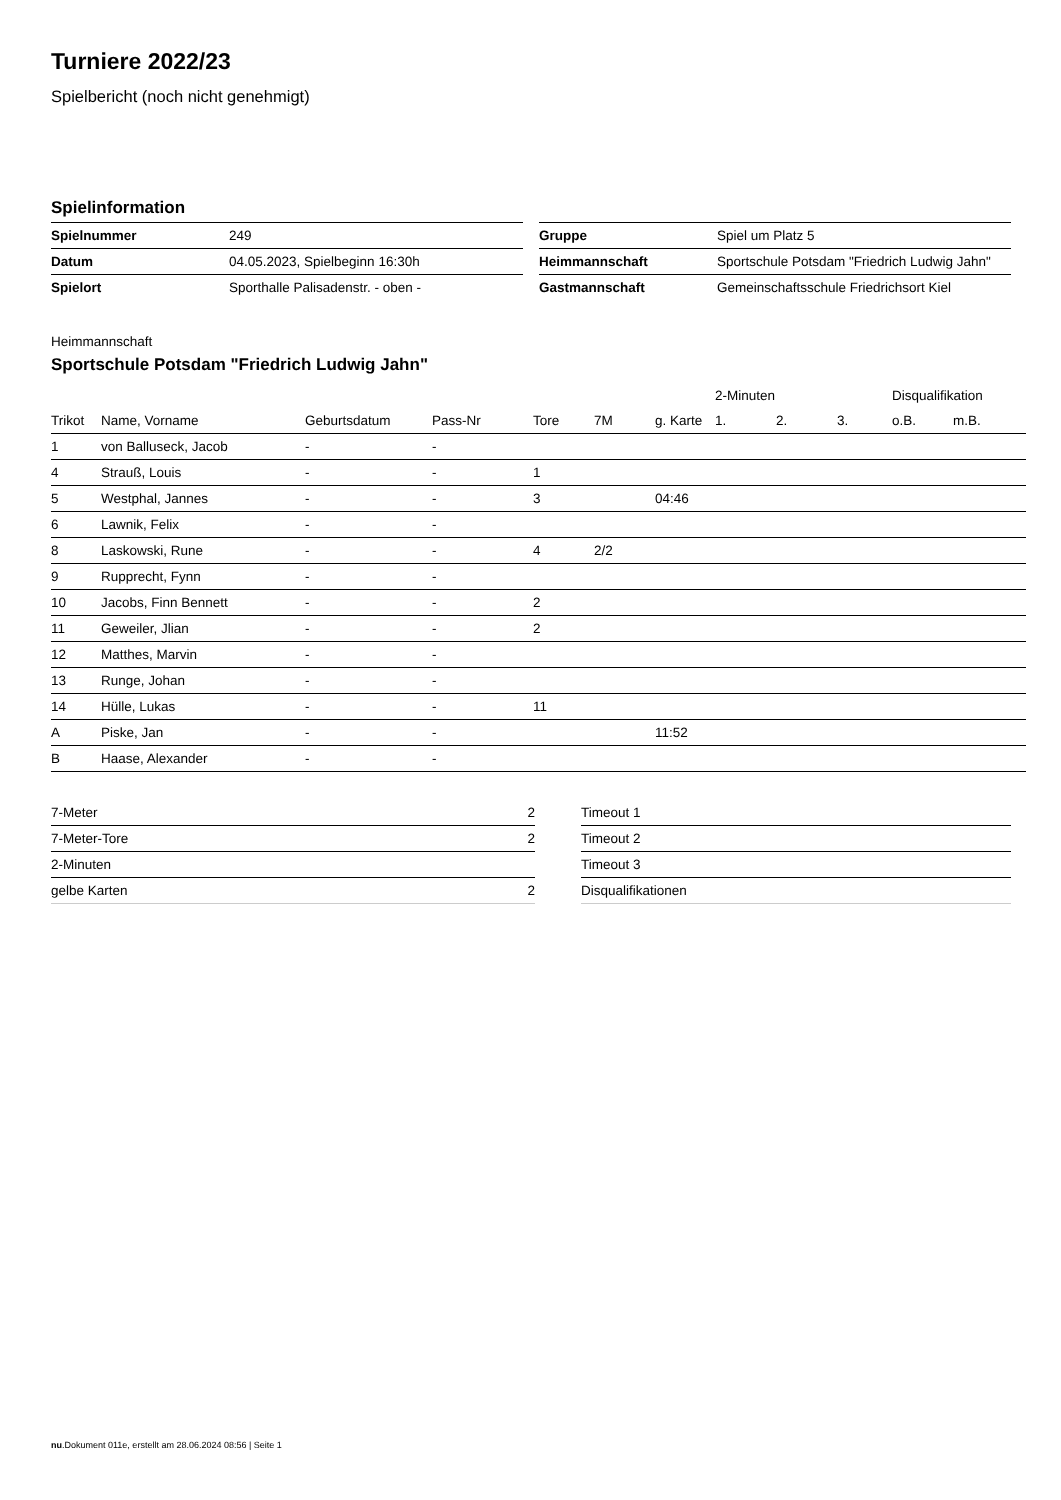Turniere 2022/23
Spielbericht (noch nicht genehmigt)
Spielinformation
| Spielnummer | 249 |
| Datum | 04.05.2023, Spielbeginn 16:30h |
| Spielort | Sporthalle Palisadenstr. - oben - |
| Gruppe | Spiel um Platz 5 |
| Heimmannschaft | Sportschule Potsdam "Friedrich Ludwig Jahn" |
| Gastmannschaft | Gemeinschaftsschule Friedrichsort Kiel |
Heimmannschaft
Sportschule Potsdam "Friedrich Ludwig Jahn"
| | | | | | | | 2-Minuten | | | Disqualifikation | |
| --- | --- | --- | --- | --- | --- | --- | --- | --- | --- | --- | --- |
| Trikot | Name, Vorname | Geburtsdatum | Pass-Nr | Tore | 7M | g. Karte | 1. | 2. | 3. | o.B. | m.B. |
| 1 | von Balluseck, Jacob | - | - | | | | | | | | |
| 4 | Strauß, Louis | - | - | 1 | | | | | | | |
| 5 | Westphal, Jannes | - | - | 3 | | 04:46 | | | | | |
| 6 | Lawnik, Felix | - | - | | | | | | | | |
| 8 | Laskowski, Rune | - | - | 4 | 2/2 | | | | | | |
| 9 | Rupprecht, Fynn | - | - | | | | | | | | |
| 10 | Jacobs, Finn Bennett | - | - | 2 | | | | | | | |
| 11 | Geweiler, Jlian | - | - | 2 | | | | | | | |
| 12 | Matthes, Marvin | - | - | | | | | | | | |
| 13 | Runge, Johan | - | - | | | | | | | | |
| 14 | Hülle, Lukas | - | - | 11 | | | | | | | |
| A | Piske, Jan | - | - | | | 11:52 | | | | | |
| B | Haase, Alexander | - | - | | | | | | | | |
| 7-Meter | 2 |
| 7-Meter-Tore | 2 |
| 2-Minuten | |
| gelbe Karten | 2 |
| Timeout 1 |
| Timeout 2 |
| Timeout 3 |
| Disqualifikationen |
nu.Dokument 011e, erstellt am 28.06.2024 08:56 | Seite 1